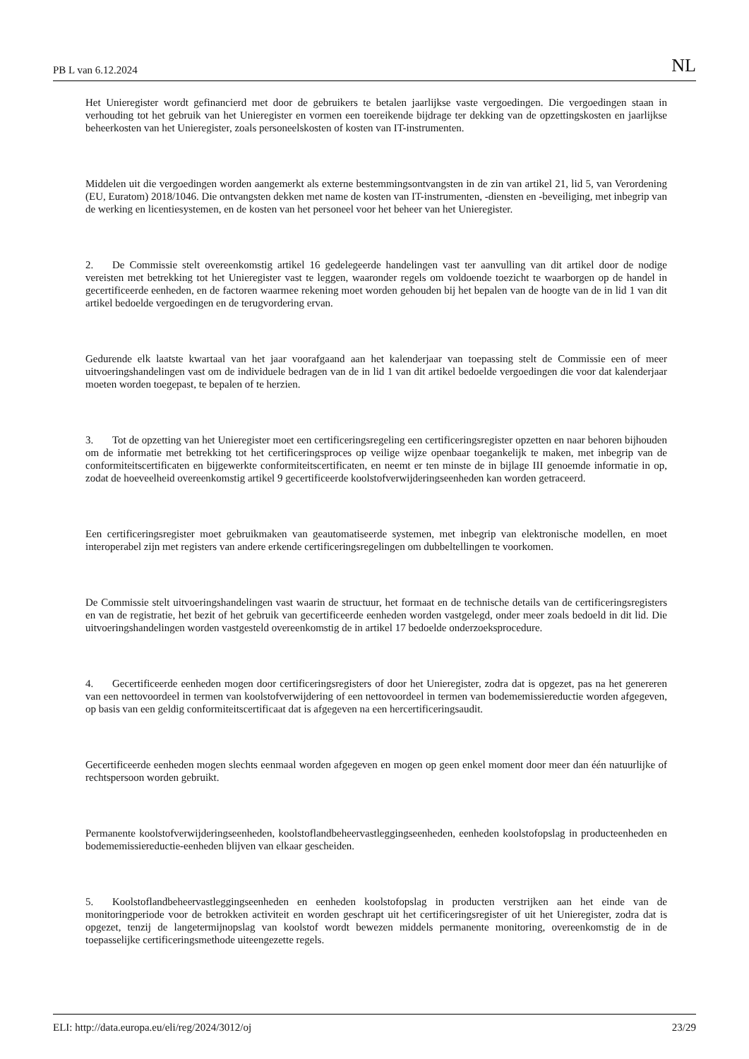PB L van 6.12.2024 NL
Het Unieregister wordt gefinancierd met door de gebruikers te betalen jaarlijkse vaste vergoedingen. Die vergoedingen staan in verhouding tot het gebruik van het Unieregister en vormen een toereikende bijdrage ter dekking van de opzettingskosten en jaarlijkse beheerkosten van het Unieregister, zoals personeelskosten of kosten van IT-instrumenten.
Middelen uit die vergoedingen worden aangemerkt als externe bestemmingsontvangsten in de zin van artikel 21, lid 5, van Verordening (EU, Euratom) 2018/1046. Die ontvangsten dekken met name de kosten van IT-instrumenten, -diensten en -beveiliging, met inbegrip van de werking en licentiesystemen, en de kosten van het personeel voor het beheer van het Unieregister.
2. De Commissie stelt overeenkomstig artikel 16 gedelegeerde handelingen vast ter aanvulling van dit artikel door de nodige vereisten met betrekking tot het Unieregister vast te leggen, waaronder regels om voldoende toezicht te waarborgen op de handel in gecertificeerde eenheden, en de factoren waarmee rekening moet worden gehouden bij het bepalen van de hoogte van de in lid 1 van dit artikel bedoelde vergoedingen en de terugvordering ervan.
Gedurende elk laatste kwartaal van het jaar voorafgaand aan het kalenderjaar van toepassing stelt de Commissie een of meer uitvoeringshandelingen vast om de individuele bedragen van de in lid 1 van dit artikel bedoelde vergoedingen die voor dat kalenderjaar moeten worden toegepast, te bepalen of te herzien.
3. Tot de opzetting van het Unieregister moet een certificeringsregeling een certificeringsregister opzetten en naar behoren bijhouden om de informatie met betrekking tot het certificeringsproces op veilige wijze openbaar toegankelijk te maken, met inbegrip van de conformiteitscertificaten en bijgewerkte conformiteitscertificaten, en neemt er ten minste de in bijlage III genoemde informatie in op, zodat de hoeveelheid overeenkomstig artikel 9 gecertificeerde koolstofverwijderingseenheden kan worden getraceerd.
Een certificeringsregister moet gebruikmaken van geautomatiseerde systemen, met inbegrip van elektronische modellen, en moet interoperabel zijn met registers van andere erkende certificeringsregelingen om dubbeltellingen te voorkomen.
De Commissie stelt uitvoeringshandelingen vast waarin de structuur, het formaat en de technische details van de certificeringsregisters en van de registratie, het bezit of het gebruik van gecertificeerde eenheden worden vastgelegd, onder meer zoals bedoeld in dit lid. Die uitvoeringshandelingen worden vastgesteld overeenkomstig de in artikel 17 bedoelde onderzoeksprocedure.
4. Gecertificeerde eenheden mogen door certificeringsregisters of door het Unieregister, zodra dat is opgezet, pas na het genereren van een nettovoordeel in termen van koolstofverwijdering of een nettovoordeel in termen van bodememissiereductie worden afgegeven, op basis van een geldig conformiteitscertificaat dat is afgegeven na een hercertificeringsaudit.
Gecertificeerde eenheden mogen slechts eenmaal worden afgegeven en mogen op geen enkel moment door meer dan één natuurlijke of rechtspersoon worden gebruikt.
Permanente koolstofverwijderingseenheden, koolstoflandbeheervastleggingseenheden, eenheden koolstofopslag in producteenheden en bodememissiereductie-eenheden blijven van elkaar gescheiden.
5. Koolstoflandbeheervastleggingseenheden en eenheden koolstofopslag in producten verstrijken aan het einde van de monitoringperiode voor de betrokken activiteit en worden geschrapt uit het certificeringsregister of uit het Unieregister, zodra dat is opgezet, tenzij de langetermijnopslag van koolstof wordt bewezen middels permanente monitoring, overeenkomstig de in de toepasselijke certificeringsmethode uiteengezette regels.
ELI: http://data.europa.eu/eli/reg/2024/3012/oj 23/29